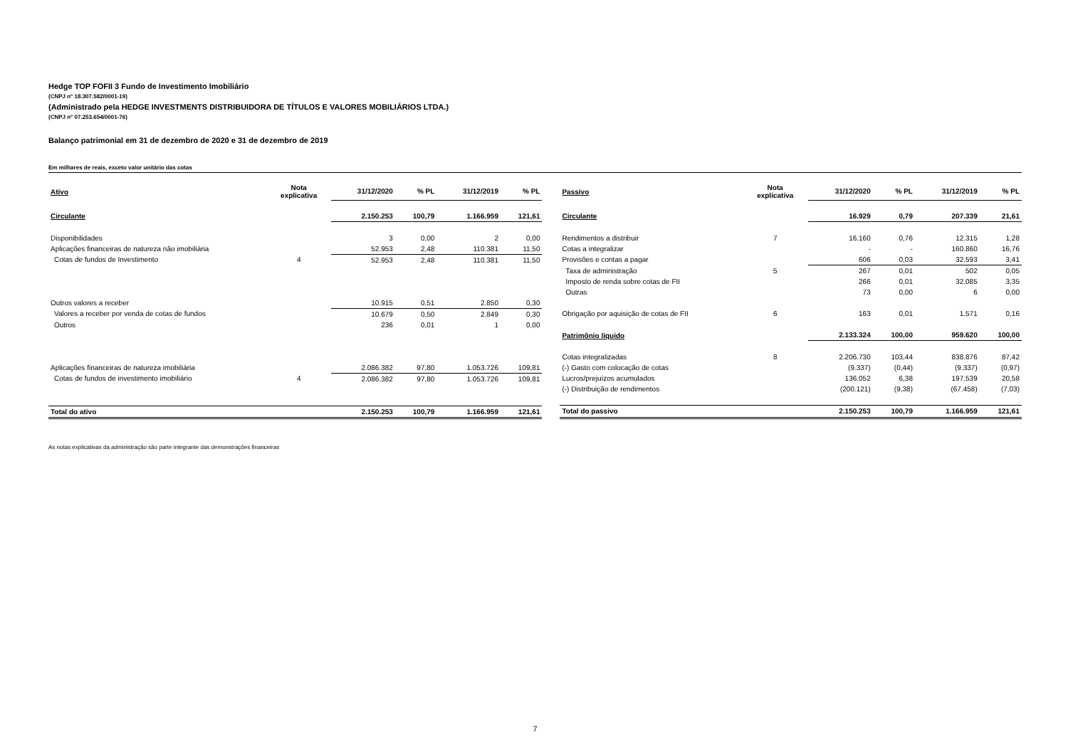Hedge TOP FOFII 3 Fundo de Investimento Imobiliário
(CNPJ n° 18.307.582/0001-19)
(Administrado pela HEDGE INVESTMENTS DISTRIBUIDORA DE TÍTULOS E VALORES MOBILIÁRIOS LTDA.)
(CNPJ n° 07.253.654/0001-76)
Balanço patrimonial em 31 de dezembro de 2020 e 31 de dezembro de 2019
Em milhares de reais, exceto valor unitário das cotas
| Ativo | Nota explicativa | 31/12/2020 | % PL | 31/12/2019 | % PL |
| --- | --- | --- | --- | --- | --- |
| Circulante | | 2.150.253 | 100,79 | 1.166.959 | 121,61 |
| Disponibilidades | | 3 | 0,00 | 2 | 0,00 |
| Aplicações financeiras de natureza não imobiliária | | 52.953 | 2,48 | 110.381 | 11,50 |
| Cotas de fundos de Investimento | 4 | 52.953 | 2,48 | 110.381 | 11,50 |
| Outros valores a receber | | 10.915 | 0,51 | 2.850 | 0,30 |
| Valores a receber por venda de cotas de fundos | | 10.679 | 0,50 | 2.849 | 0,30 |
| Outros | | 236 | 0,01 | 1 | 0,00 |
| Aplicações financeiras de natureza imobiliária | | 2.086.382 | 97,80 | 1.053.726 | 109,81 |
| Cotas de fundos de investimento imobiliário | 4 | 2.086.382 | 97,80 | 1.053.726 | 109,81 |
| Total do ativo | | 2.150.253 | 100,79 | 1.166.959 | 121,61 |
| Passivo | Nota explicativa | 31/12/2020 | % PL | 31/12/2019 | % PL |
| --- | --- | --- | --- | --- | --- |
| Circulante | | 16.929 | 0,79 | 207.339 | 21,61 |
| Rendimentos a distribuir | 7 | 16.160 | 0,76 | 12.315 | 1,28 |
| Cotas a integralizar | | - | - | 160.860 | 16,76 |
| Provisões e contas a pagar | | 606 | 0,03 | 32.593 | 3,41 |
| Taxa de administração | 5 | 267 | 0,01 | 502 | 0,05 |
| Imposto de renda sobre cotas de FII | | 266 | 0,01 | 32.085 | 3,35 |
| Outras | | 73 | 0,00 | 6 | 0,00 |
| Obrigação por aquisição de cotas de FII | 6 | 163 | 0,01 | 1.571 | 0,16 |
| Patrimônio líquido | | 2.133.324 | 100,00 | 959.620 | 100,00 |
| Cotas integralizadas | 8 | 2.206.730 | 103,44 | 838.876 | 87,42 |
| (-) Gasto com colocação de cotas | | (9.337) | (0,44) | (9.337) | (0,97) |
| Lucros/prejuízos acumulados | | 136.052 | 6,38 | 197.539 | 20,58 |
| (-) Distribuição de rendimentos | | (200.121) | (9,38) | (67.458) | (7,03) |
| Total do passivo | | 2.150.253 | 100,79 | 1.166.959 | 121,61 |
As notas explicativas da administração são parte integrante das demonstrações financeiras
7